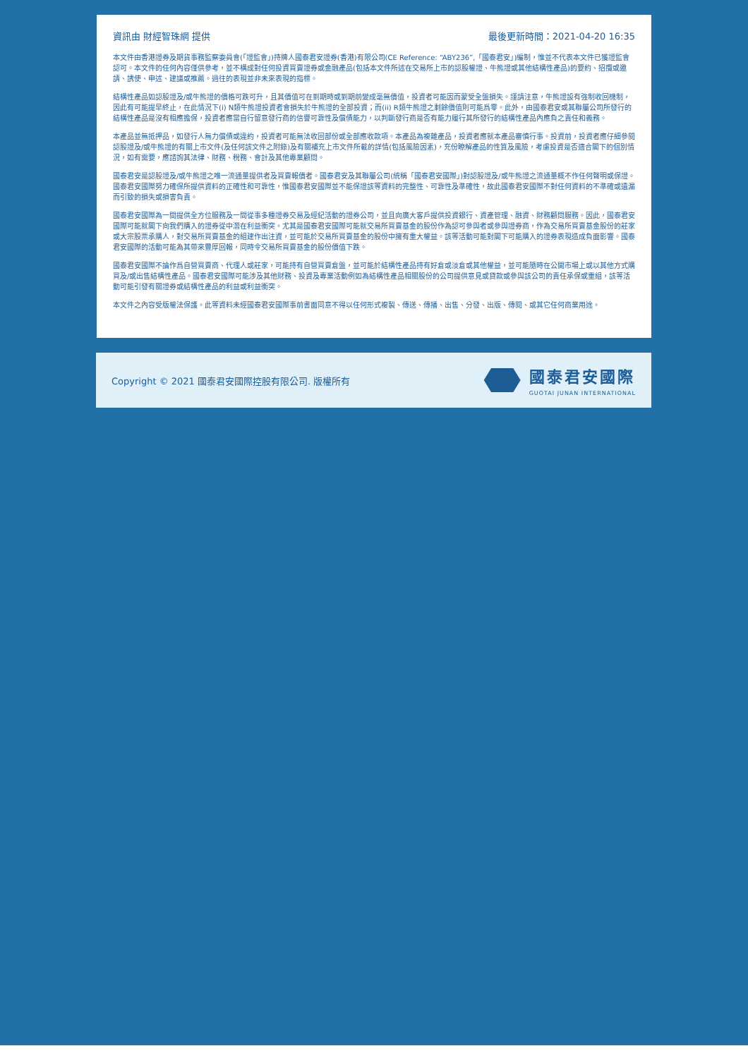資訊由 財經智珠網 提供 最後更新時間：2021-04-20 16:35
本文件由香港證券及期貨事務監察委員會(「證監會」)持牌人國泰君安證券(香港)有限公司(CE Reference: “ABY236”,「國泰君安」)編制，惟並不代表本文件已獲證監會認可。本文件的任何內容僅供參考，並不構成對任何投資買賣證券或金融產品(包括本文件所述在交易所上市的認股權證、牛熊證或其他結構性產品)的要約、招攬或邀請、誘使、申述、建議或推薦。過往的表現並非未來表現的指標。
結構性產品如認股證及/或牛熊證的價格可跌可升，且其價值可在到期時或到期前變成毫無價值，投資者可能因而蒙受全盤損失。謹請注意，牛熊證設有強制收回機制，因此有可能提早終止，在此情況下(i) N類牛熊證投資者會損失於牛熊證的全部投資；而(ii) R類牛熊證之剩餘價值則可能爲零。此外，由國泰君安或其聯屬公司所發行的結構性產品是沒有相應擔保，投資者應當自行留意發行商的信譽可靠性及償債能力，以判斷發行商是否有能力履行其所發行的結構性產品內應負之責任和義務。
本產品並無抵押品，如發行人無力償債或違約，投資者可能無法收回部份或全部應收款項。本產品為複雜產品，投資者應就本產品審慎行事。投資前，投資者應仔細參閱認股證及/或牛熊證的有關上市文件(及任何該文件之附錄)及有關補充上市文件所載的詳情(包括風險因素)，充份瞭解產品的性質及風險，考慮投資是否適合閣下的個別情況，如有需要，應諮詢其法律、財務、稅務、會計及其他專業顧問。
國泰君安是認股證及/或牛熊證之唯一流通量提供者及買賣報價者。國泰君安及其聯屬公司(統稱「國泰君安國際」)對認股證及/或牛熊證之流通量概不作任何聲明或保證。國泰君安國際努力確保所提供資料的正確性和可靠性，惟國泰君安國際並不能保證該等資料的完整性、可靠性及準確性，故此國泰君安國際不對任何資料的不準確或遺漏而引致的損失或損害負責。
國泰君安國際為一間提供全方位服務及一間從事多種證券交易及經紀活動的證券公司，並且向廣大客戶提供投資銀行、資產管理、融資、財務顧問服務。因此，國泰君安國際可能就閣下向我們購入的證券從中潛在利益衝突。尤其是國泰君安國際可能就交易所買賣基金的股份作為認可參與者或參與證券商，作為交易所買賣基金股份的莊家或大宗股票承購人，對交易所買賣基金的組建作出注資，並可能於交易所買賣基金的股份中擁有重大權益。該等活動可能對閣下可能購入的證券表現造成負面影響。國泰君安國際的活動可能為其帶來豐厚回報，同時令交易所買賣基金的股份價值下跌。
國泰君安國際不論作爲自營買賣商、代理人或莊家，可能持有自營買賣倉盤，並可能於結構性產品持有好倉或淡倉或其他權益，並可能隨時在公開市場上或以其他方式購買及/或出售結構性產品。國泰君安國際可能涉及其他財務、投資及專業活動例如為結構性產品相關股份的公司提供意見或貸款或參與該公司的責任承保或重組，該等活動可能引發有關證券或結構性產品的利益或利益衝突。
本文件之內容受版權法保護。此等資料未經國泰君安國際事前書面同意不得以任何形式複製、傳送、傳播、出售、分發、出版、傳閱、或其它任何商業用途。
Copyright © 2021 國泰君安國際控股有限公司. 版權所有
國泰君安國際
GUOTAI JUNAN INTERNATIONAL